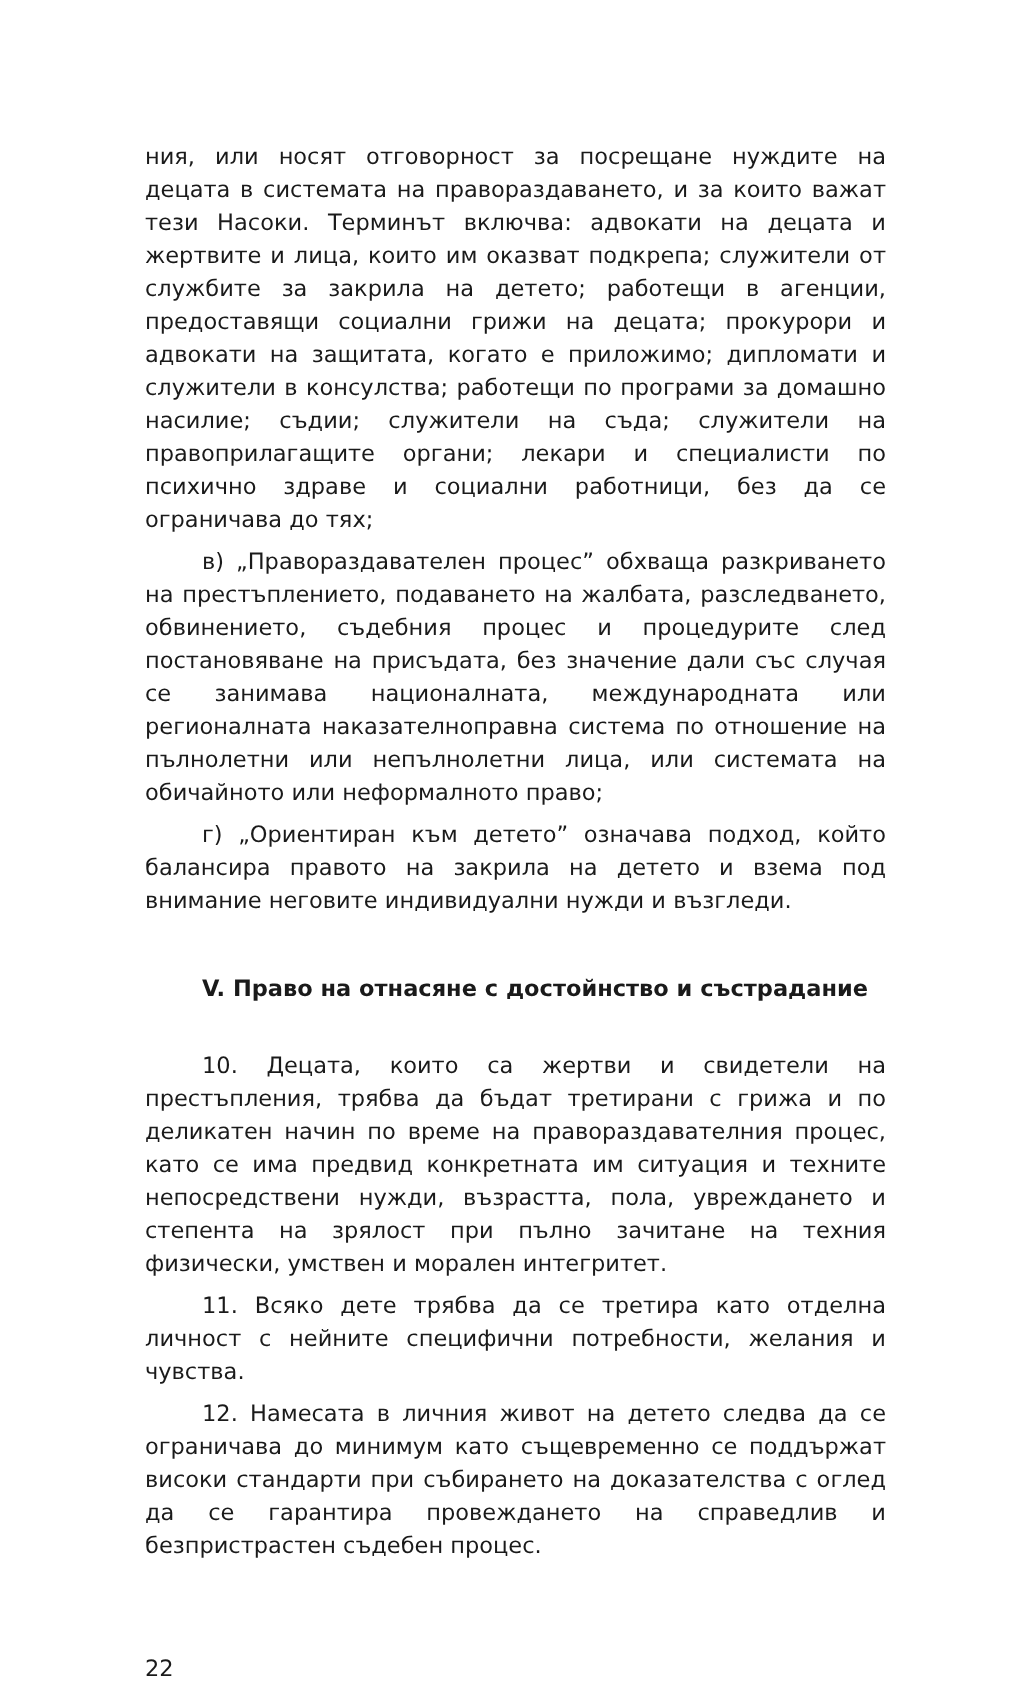ния, или носят отговорност за посрещане нуждите на децата в системата на правораздаването, и за които важат тези Насоки. Терминът включва: адвокати на децата и жертвите и лица, които им оказват подкрепа; служители от службите за закрила на детето; работещи в агенции, предоставящи социални грижи на децата; прокурори и адвокати на защитата, когато е приложимо; дипломати и служители в консулства; работещи по програми за домашно насилие; съдии; служители на съда; служители на правоприлагащите органи; лекари и специалисти по психично здраве и социални работници, без да се ограничава до тях;
в) „Правораздавателен процес” обхваща разкриването на престъплението, подаването на жалбата, разследването, обвинението, съдебния процес и процедурите след постановяване на присъдата, без значение дали със случая се занимава националната, международната или регионалната наказателноправна система по отношение на пълнолетни или непълнолетни лица, или системата на обичайното или неформалното право;
г) „Ориентиран към детето” означава подход, който балансира правото на закрила на детето и взема под внимание неговите индивидуални нужди и възгледи.
V. Право на отнасяне с достойнство и състрадание
10. Децата, които са жертви и свидетели на престъпления, трябва да бъдат третирани с грижа и по деликатен начин по време на правораздавателния процес, като се има предвид конкретната им ситуация и техните непосредствени нужди, възрастта, пола, увреждането и степента на зрялост при пълно зачитане на техния физически, умствен и морален интегритет.
11. Всяко дете трябва да се третира като отделна личност с нейните специфични потребности, желания и чувства.
12. Намесата в личния живот на детето следва да се ограничава до минимум като същевременно се поддържат високи стандарти при събирането на доказателства с оглед да се гарантира провеждането на справедлив и безпристрастен съдебен процес.
22